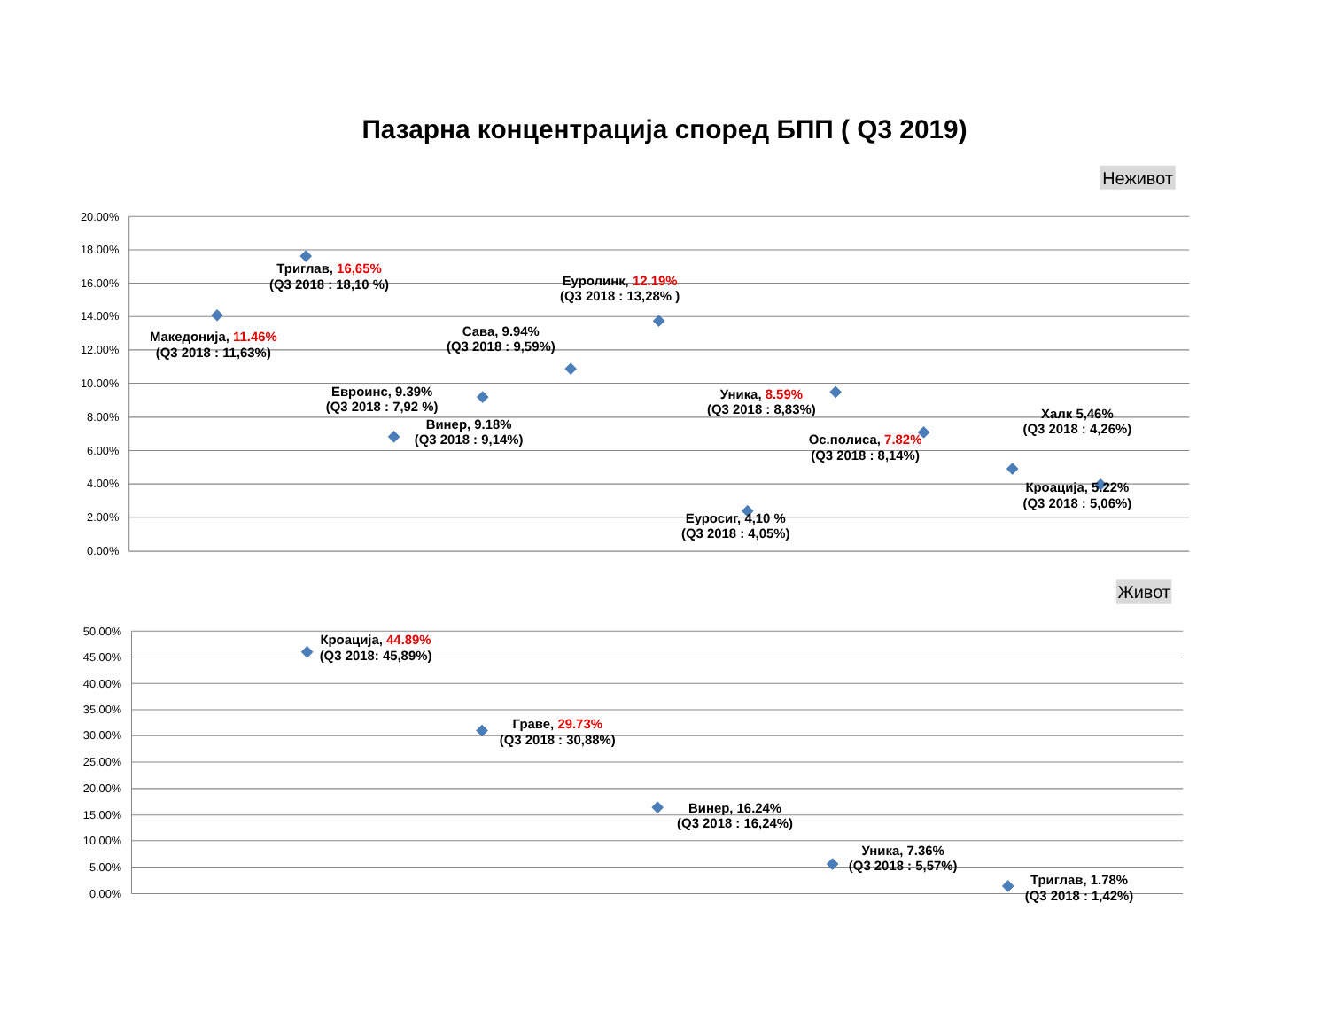Пазарна концентрација според БПП ( Q3 2019)
Неживот
20.00%
18.00%
16.00%
14.00%
12.00%
10.00%
8.00%
6.00%
4.00%
2.00%
0.00%
Триглав, 16,65%
(Q3 2018 : 18,10 %)
Еуролинк, 12.19%
(Q3 2018 : 13,28% )
Македонија, 11.46%
(Q3 2018 : 11,63%)
Сава, 9.94%
(Q3 2018 : 9,59%)
Евроинс, 9.39%
(Q3 2018 : 7,92 %)
Уника, 8.59%
(Q3 2018 : 8,83%)
Винер, 9.18%
(Q3 2018 : 9,14%)
Халк 5,46%
(Q3 2018 : 4,26%)
Ос.полиса, 7.82%
(Q3 2018 : 8,14%)
Кроација, 5.22%
(Q3 2018 : 5,06%)
Еуросиг, 4,10 %
(Q3 2018 : 4,05%)
Живот
50.00%
45.00%
40.00%
35.00%
30.00%
25.00%
20.00%
15.00%
10.00%
5.00%
0.00%
Кроација, 44.89%
(Q3 2018: 45,89%)
Граве, 29.73%
(Q3 2018 : 30,88%)
Винер, 16.24%
(Q3 2018 : 16,24%)
Уника, 7.36%
(Q3 2018 : 5,57%)
Триглав, 1.78%
(Q3 2018 : 1,42%)